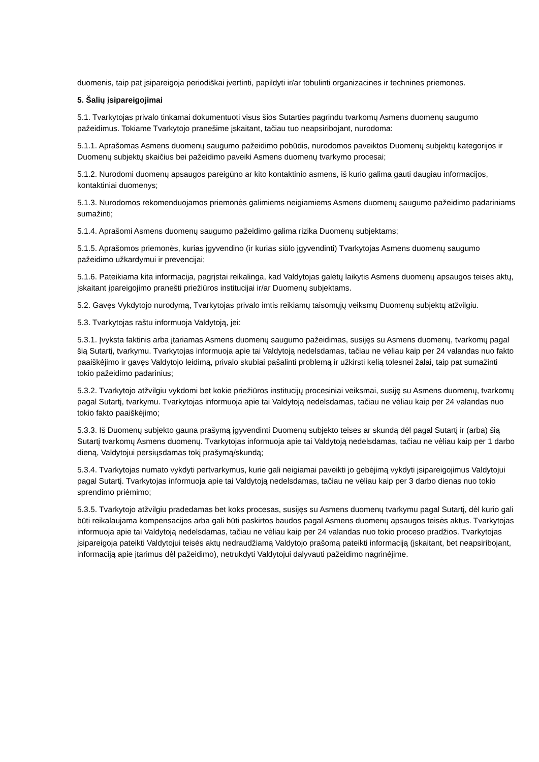duomenis, taip pat įsipareigoja periodiškai įvertinti, papildyti ir/ar tobulinti organizacines ir technines priemones.
5. Šalių įsipareigojimai
5.1. Tvarkytojas privalo tinkamai dokumentuoti visus šios Sutarties pagrindu tvarkomų Asmens duomenų saugumo pažeidimus. Tokiame Tvarkytojo pranešime įskaitant, tačiau tuo neapsiribojant, nurodoma:
5.1.1. Aprašomas Asmens duomenų saugumo pažeidimo pobūdis, nurodomos paveiktos Duomenų subjektų kategorijos ir Duomenų subjektų skaičius bei pažeidimo paveiki Asmens duomenų tvarkymo procesai;
5.1.2. Nurodomi duomenų apsaugos pareigūno ar kito kontaktinio asmens, iš kurio galima gauti daugiau informacijos, kontaktiniai duomenys;
5.1.3. Nurodomos rekomenduojamos priemonės galimiems neigiamiems Asmens duomenų saugumo pažeidimo padariniams sumažinti;
5.1.4. Aprašomi Asmens duomenų saugumo pažeidimo galima rizika Duomenų subjektams;
5.1.5. Aprašomos priemonės, kurias įgyvendino (ir kurias siūlo įgyvendinti) Tvarkytojas Asmens duomenų saugumo pažeidimo užkardymui ir prevencijai;
5.1.6. Pateikiama kita informacija, pagrįstai reikalinga, kad Valdytojas galėtų laikytis Asmens duomenų apsaugos teisės aktų, įskaitant įpareigojimo pranešti priežiūros institucijai ir/ar Duomenų subjektams.
5.2. Gavęs Vykdytojo nurodymą, Tvarkytojas privalo imtis reikiamų taisomųjų veiksmų Duomenų subjektų atžvilgiu.
5.3. Tvarkytojas raštu informuoja Valdytoją, jei:
5.3.1. Įvyksta faktinis arba įtariamas Asmens duomenų saugumo pažeidimas, susijęs su Asmens duomenų, tvarkomų pagal šią Sutartį, tvarkymu. Tvarkytojas informuoja apie tai Valdytoją nedelsdamas, tačiau ne vėliau kaip per 24 valandas nuo fakto paaiškėjimo ir gavęs Valdytojo leidimą, privalo skubiai pašalinti problemą ir užkirsti kelią tolesnei žalai, taip pat sumažinti tokio pažeidimo padarinius;
5.3.2. Tvarkytojo atžvilgiu vykdomi bet kokie priežiūros institucijų procesiniai veiksmai, susiję su Asmens duomenų, tvarkomų pagal Sutartį, tvarkymu. Tvarkytojas informuoja apie tai Valdytoją nedelsdamas, tačiau ne vėliau kaip per 24 valandas nuo tokio fakto paaiškėjimo;
5.3.3. Iš Duomenų subjekto gauna prašymą įgyvendinti Duomenų subjekto teises ar skundą dėl pagal Sutartį ir (arba) šią Sutartį tvarkomų Asmens duomenų. Tvarkytojas informuoja apie tai Valdytoją nedelsdamas, tačiau ne vėliau kaip per 1 darbo dieną, Valdytojui persiųsdamas tokį prašymą/skundą;
5.3.4. Tvarkytojas numato vykdyti pertvarkymus, kurie gali neigiamai paveikti jo gebėjimą vykdyti įsipareigojimus Valdytojui pagal Sutartį. Tvarkytojas informuoja apie tai Valdytoją nedelsdamas, tačiau ne vėliau kaip per 3 darbo dienas nuo tokio sprendimo priėmimo;
5.3.5. Tvarkytojo atžvilgiu pradedamas bet koks procesas, susijęs su Asmens duomenų tvarkymu pagal Sutartį, dėl kurio gali būti reikalaujama kompensacijos arba gali būti paskirtos baudos pagal Asmens duomenų apsaugos teisės aktus. Tvarkytojas informuoja apie tai Valdytoją nedelsdamas, tačiau ne vėliau kaip per 24 valandas nuo tokio proceso pradžios. Tvarkytojas įsipareigoja pateikti Valdytojui teisės aktų nedraudžiamą Valdytojo prašomą pateikti informaciją (įskaitant, bet neapsiribojant, informaciją apie įtarimus dėl pažeidimo), netrukdyti Valdytojui dalyvauti pažeidimo nagrinėjime.